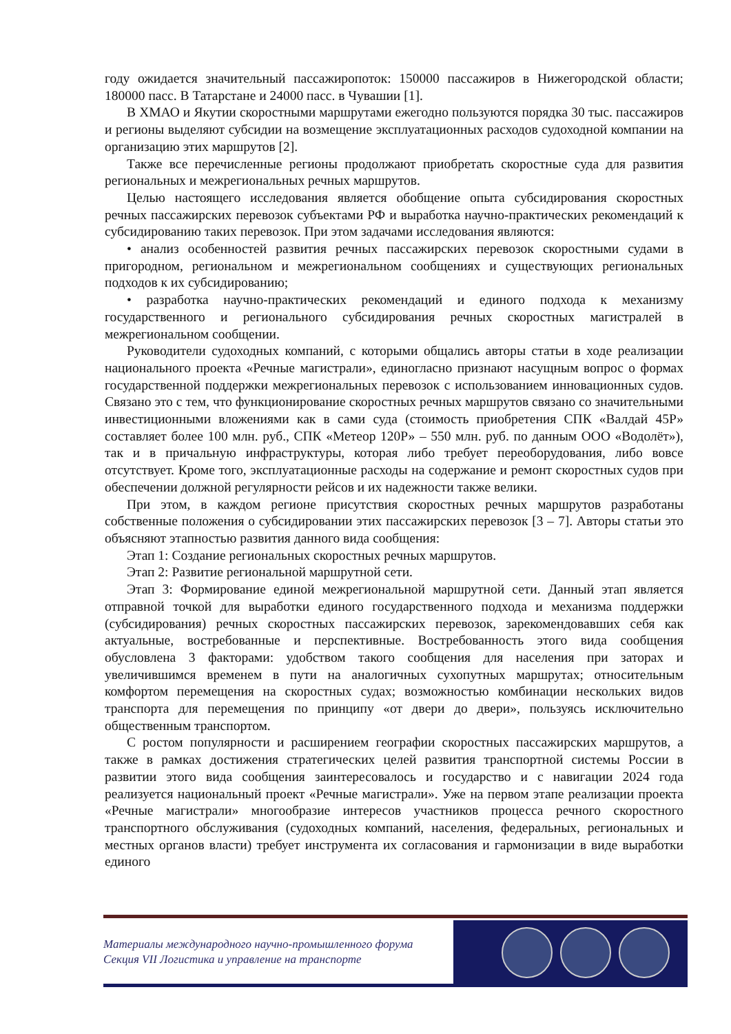году ожидается значительный пассажиропоток: 150000 пассажиров в Нижегородской области; 180000 пасс. В Татарстане и 24000 пасс. в Чувашии [1].
В ХМАО и Якутии скоростными маршрутами ежегодно пользуются порядка 30 тыс. пассажиров и регионы выделяют субсидии на возмещение эксплуатационных расходов судоходной компании на организацию этих маршрутов [2].
Также все перечисленные регионы продолжают приобретать скоростные суда для развития региональных и межрегиональных речных маршрутов.
Целью настоящего исследования является обобщение опыта субсидирования скоростных речных пассажирских перевозок субъектами РФ и выработка научно-практических рекомендаций к субсидированию таких перевозок. При этом задачами исследования являются:
• анализ особенностей развития речных пассажирских перевозок скоростными судами в пригородном, региональном и межрегиональном сообщениях и существующих региональных подходов к их субсидированию;
• разработка научно-практических рекомендаций и единого подхода к механизму государственного и регионального субсидирования речных скоростных магистралей в межрегиональном сообщении.
Руководители судоходных компаний, с которыми общались авторы статьи в ходе реализации национального проекта «Речные магистрали», единогласно признают насущным вопрос о формах государственной поддержки межрегиональных перевозок с использованием инновационных судов. Связано это с тем, что функционирование скоростных речных маршрутов связано со значительными инвестиционными вложениями как в сами суда (стоимость приобретения СПК «Валдай 45Р» составляет более 100 млн. руб., СПК «Метеор 120Р» – 550 млн. руб. по данным ООО «Водолёт»), так и в причальную инфраструктуры, которая либо требует переоборудования, либо вовсе отсутствует. Кроме того, эксплуатационные расходы на содержание и ремонт скоростных судов при обеспечении должной регулярности рейсов и их надежности также велики.
При этом, в каждом регионе присутствия скоростных речных маршрутов разработаны собственные положения о субсидировании этих пассажирских перевозок [3 – 7]. Авторы статьи это объясняют этапностью развития данного вида сообщения:
Этап 1: Создание региональных скоростных речных маршрутов.
Этап 2: Развитие региональной маршрутной сети.
Этап 3: Формирование единой межрегиональной маршрутной сети. Данный этап является отправной точкой для выработки единого государственного подхода и механизма поддержки (субсидирования) речных скоростных пассажирских перевозок, зарекомендовавших себя как актуальные, востребованные и перспективные. Востребованность этого вида сообщения обусловлена 3 факторами: удобством такого сообщения для населения при заторах и увеличившимся временем в пути на аналогичных сухопутных маршрутах; относительным комфортом перемещения на скоростных судах; возможностью комбинации нескольких видов транспорта для перемещения по принципу «от двери до двери», пользуясь исключительно общественным транспортом.
С ростом популярности и расширением географии скоростных пассажирских маршрутов, а также в рамках достижения стратегических целей развития транспортной системы России в развитии этого вида сообщения заинтересовалось и государство и с навигации 2024 года реализуется национальный проект «Речные магистрали». Уже на первом этапе реализации проекта «Речные магистрали» многообразие интересов участников процесса речного скоростного транспортного обслуживания (судоходных компаний, населения, федеральных, региональных и местных органов власти) требует инструмента их согласования и гармонизации в виде выработки единого
Материалы международного научно-промышленного форума
Секция VII Логистика и управление на транспорте